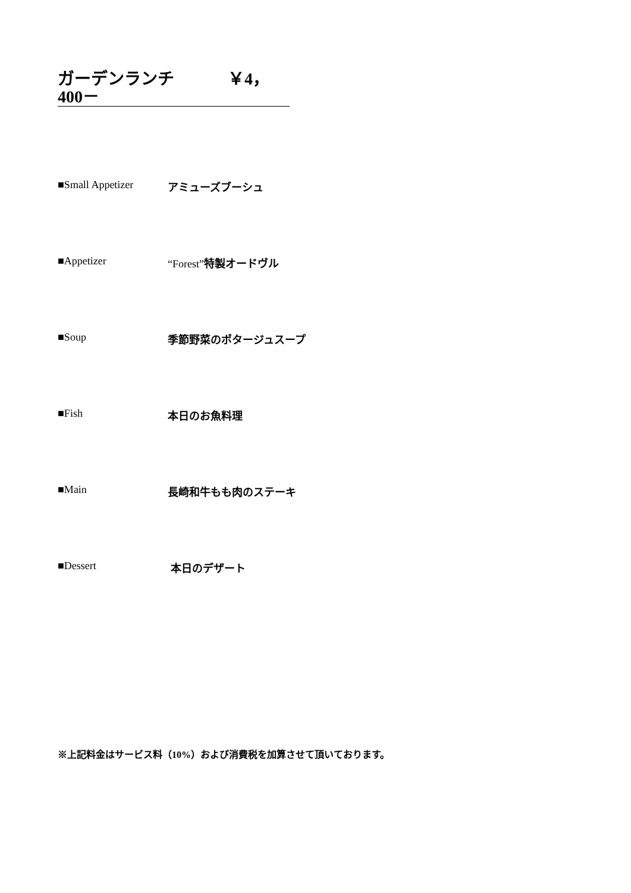ガーデンランチ ￥4，400－
■Small Appetizer アミューズブーシュ
■Appetizer “Forest”特製オードヴル
■Soup 季節野菜のポタージュスープ
■Fish 本日のお魚料理
■Main 長崎和牛もも肉のステーキ
■Dessert 本日のデザート
※上記料金はサービス料（10%）および消費税を加算させて頂いております。